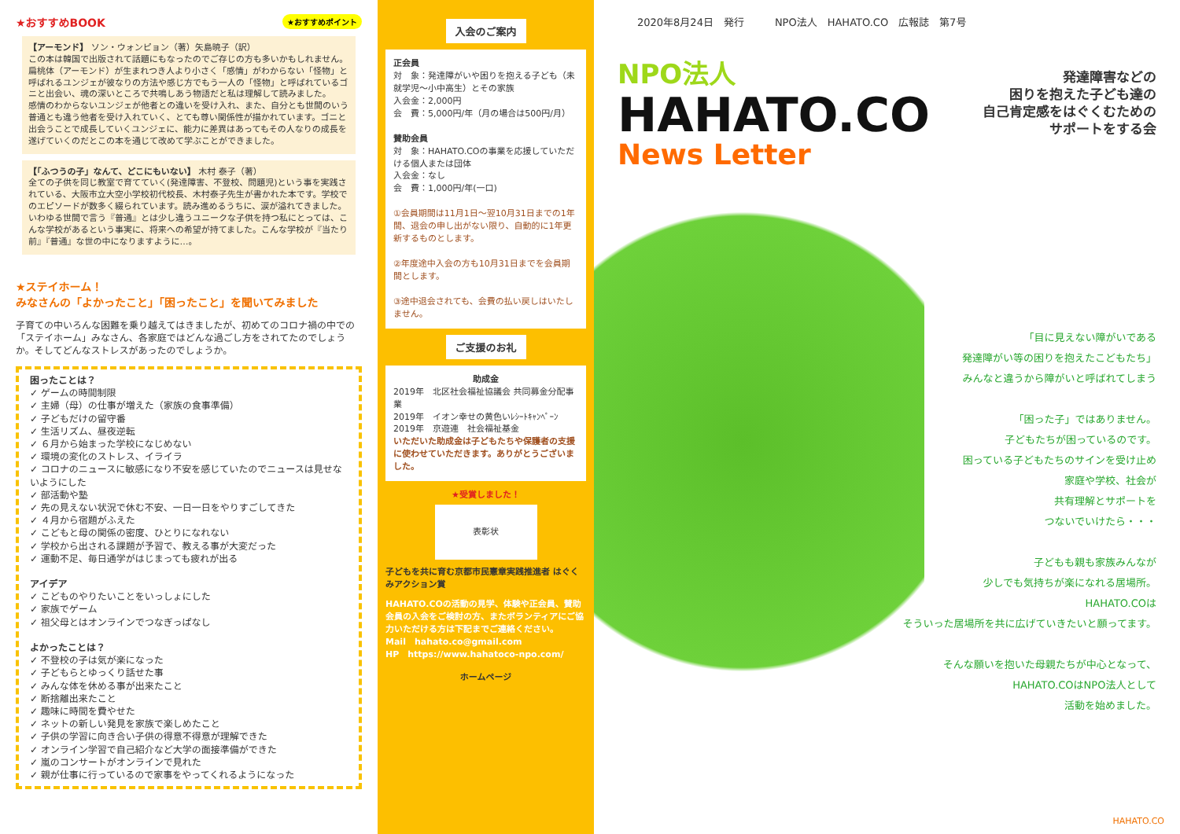★おすすめBOOK ★おすすめポイント
【アーモンド】 ソン・ウォンピョン（著）矢島暁子（訳）
この本は韓国で出版されて話題にもなったのでご存じの方も多いかもしれません。扁桃体（アーモンド）が生まれつき人より小さく「感情」がわからない「怪物」と呼ばれるユンジェが彼なりの方法や感じ方でもう一人の「怪物」と呼ばれているゴニと出会い、魂の深いところで共鳴しあう物語だと私は理解して読みました。
感情のわからないユンジェが他者との違いを受け入れ、また、自分とも世間のいう普通とも違う他者を受け入れていく、とても尊い関係性が描かれています。ゴニと出会うことで成長していくユンジェに、能力に差異はあってもその人なりの成長を遂げていくのだとこの本を通じて改めて学ぶことができました。
【「ふつうの子」なんて、どこにもいない】 木村 泰子（著）
全ての子供を同じ教室で育てていく(発達障害、不登校、問題児)という事を実践されている、大阪市立大空小学校初代校長、木村泰子先生が書かれた本です。学校でのエピソードが数多く綴られています。読み進めるうちに、涙が溢れてきました。
いわゆる世間で言う『普通』とは少し違うユニークな子供を持つ私にとっては、こんな学校があるという事実に、将来への希望が持てました。こんな学校が『当たり前』『普通』な世の中になりますように…。
★ステイホーム！
みなさんの「よかったこと」「困ったこと」を聞いてみました
子育ての中いろんな困難を乗り越えてはきましたが、初めてのコロナ禍の中での「ステイホーム」みなさん、各家庭ではどんな過ごし方をされてたのでしょうか。そしてどんなストレスがあったのでしょうか。
困ったことは？
✓ ゲームの時間制限
✓ 主婦（母）の仕事が増えた（家族の食事準備）
✓ 子どもだけの留守番
✓ 生活リズム、昼夜逆転
✓ ６月から始まった学校になじめない
✓ 環境の変化のストレス、イライラ
✓ コロナのニュースに敏感になり不安を感じていたのでニュースは見せないようにした
✓ 部活動や塾
✓ 先の見えない状況で休む不安、一日一日をやりすごしてきた
✓ ４月から宿題がふえた
✓ こどもと母の関係の密度、ひとりになれない
✓ 学校から出される課題が予習で、教える事が大変だった
✓ 運動不足、毎日通学がはじまっても疲れが出る
アイデア
✓ こどものやりたいことをいっしょにした
✓ 家族でゲーム
✓ 祖父母とはオンラインでつなぎっぱなし
よかったことは？
✓ 不登校の子は気が楽になった
✓ 子どもらとゆっくり話せた事
✓ みんな体を休める事が出来たこと
✓ 断捨離出来たこと
✓ 趣味に時間を費やせた
✓ ネットの新しい発見を家族で楽しめたこと
✓ 子供の学習に向き合い子供の得意不得意が理解できた
✓ オンライン学習で自己紹介など大学の面接準備ができた
✓ 嵐のコンサートがオンラインで見れた
✓ 親が仕事に行っているので家事をやってくれるようになった
入会のご案内
正会員
対　象：発達障がいや困りを抱える子ども（未就学児～小中高生）とその家族
入会金：2,000円
会　費：5,000円/年（月の場合は500円/月）
賛助会員
対　象：HAHATO.COの事業を応援していただける個人または団体
入会金：なし
会　費：1,000円/年(一口)
①会員期間は11月1日～翌10月31日までの1年間、退会の申し出がない限り、自動的に1年更新するものとします。
②年度途中入会の方も10月31日までを会員期間とします。
③途中退会されても、会費の払い戻しはいたしません。
ご支援のお礼
助成金
2019年　北区社会福祉協議会 共同募金分配事業
2019年　イオン幸せの黄色いﾚｼｰﾄｷｬﾝﾍﾟｰﾝ
2019年　京遊連　社会福祉基金
いただいた助成金は子どもたちや保護者の支援に使わせていただきます。ありがとうございました。
★受賞しました！
表彰状
子どもを共に育む京都市民憲章実践推進者 はぐくみアクション賞
HAHATO.COの活動の見学、体験や正会員、賛助会員の入会をご検討の方、またボランティアにご協力いただける方は下記までご連絡ください。
Mail　hahato.co@gmail.com
HP　https://www.hahatoco-npo.com/
ホームページ
2020年8月24日　発行　　　NPO法人　HAHATO.CO　広報誌　第7号
NPO法人
HAHATO.CO
News Letter
発達障害などの
困りを抱えた子ども達の
自己肯定感をはぐくむための
サポートをする会
「目に見えない障がいである
発達障がい等の困りを抱えたこどもたち」
みんなと違うから障がいと呼ばれてしまう
「困った子」ではありません。
子どもたちが困っているのです。
困っている子どもたちのサインを受け止め
家庭や学校、社会が
共有理解とサポートを
つないでいけたら・・・
子どもも親も家族みんなが
少しでも気持ちが楽になれる居場所。
HAHATO.COは
そういった居場所を共に広げていきたいと願ってます。
そんな願いを抱いた母親たちが中心となって、
HAHATO.COはNPO法人として
活動を始めました。
HAHATO.CO